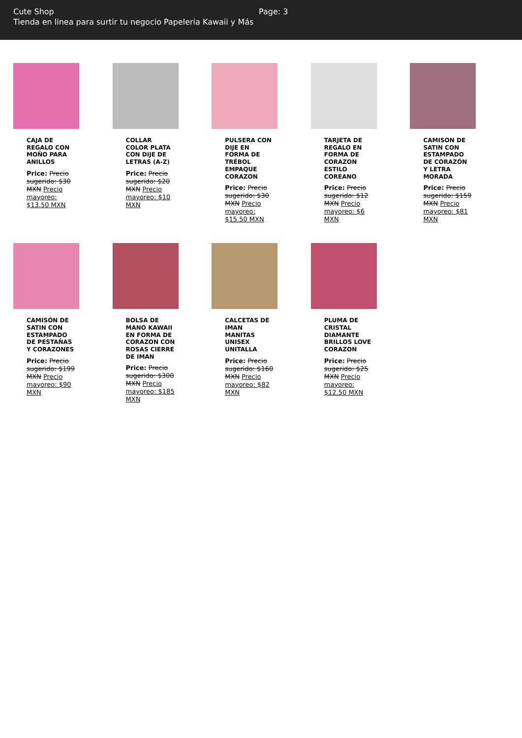Cute Shop
Tienda en linea para surtir tu negocio Papeleria Kawaii y Más
Page: 3
CAJA DE REGALO CON MOÑO PARA ANILLOS
Price: Precio sugerido: $30 MXN Precio mayoreo: $13.50 MXN
COLLAR COLOR PLATA CON DIJE DE LETRAS (A-Z)
Price: Precio sugerido: $20 MXN Precio mayoreo: $10 MXN
PULSERA CON DIJE EN FORMA DE TRÉBOL EMPAQUE CORAZON
Price: Precio sugerido: $30 MXN Precio mayoreo: $15.50 MXN
TARJETA DE REGALO EN FORMA DE CORAZON ESTILO COREANO
Price: Precio sugerido: $12 MXN Precio mayoreo: $6 MXN
CAMISON DE SATIN CON ESTAMPADO DE CORAZÓN Y LETRA MORADA
Price: Precio sugerido: $159 MXN Precio mayoreo: $81 MXN
CAMISÓN DE SATIN CON ESTAMPADO DE PESTAÑAS Y CORAZONES
Price: Precio sugerido: $199 MXN Precio mayoreo: $90 MXN
BOLSA DE MANO KAWAII EN FORMA DE CORAZON CON ROSAS CIERRE DE IMAN
Price: Precio sugerido: $300 MXN Precio mayoreo: $185 MXN
CALCETAS DE IMAN MANITAS UNISEX UNITALLA
Price: Precio sugerido: $160 MXN Precio mayoreo: $82 MXN
PLUMA DE CRISTAL DIAMANTE BRILLOS LOVE CORAZON
Price: Precio sugerido: $25 MXN Precio mayoreo: $12.50 MXN